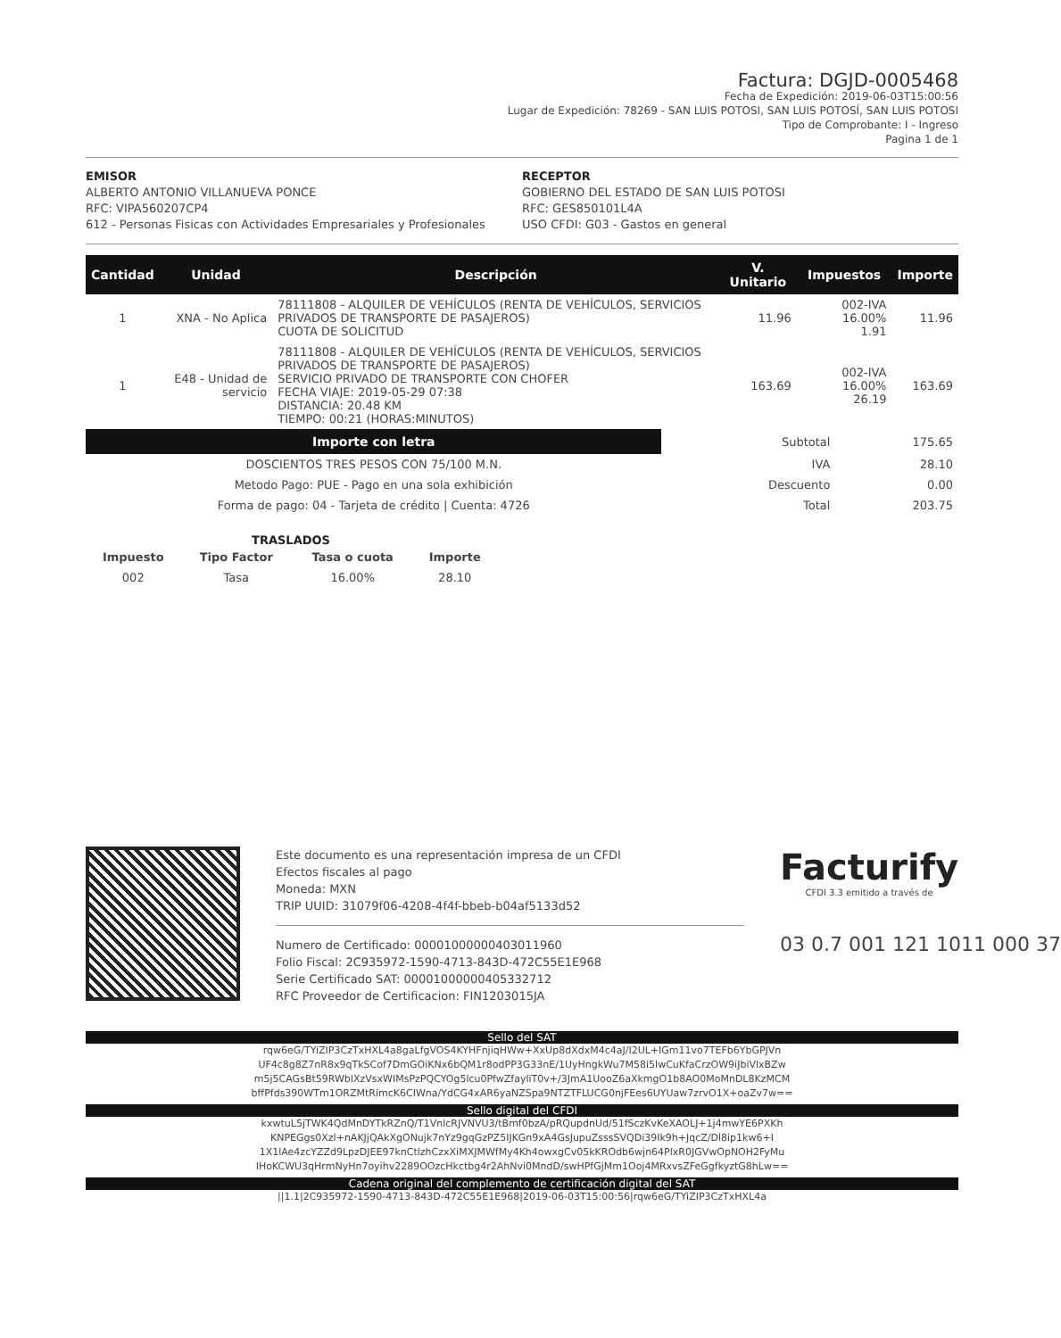Factura: DGJD-0005468
Fecha de Expedición: 2019-06-03T15:00:56
Lugar de Expedición: 78269 - SAN LUIS POTOSI, SAN LUIS POTOSÍ, SAN LUIS POTOSI
Tipo de Comprobante: I - Ingreso
Pagina 1 de 1
EMISOR
ALBERTO ANTONIO VILLANUEVA PONCE
RFC: VIPA560207CP4
612 - Personas Fisicas con Actividades Empresariales y Profesionales
RECEPTOR
GOBIERNO DEL ESTADO DE SAN LUIS POTOSI
RFC: GES850101L4A
USO CFDI: G03 - Gastos en general
| Cantidad | Unidad | Descripción | V. Unitario | Impuestos | Importe |
| --- | --- | --- | --- | --- | --- |
| 1 | XNA - No Aplica | 78111808 - ALQUILER DE VEHÍCULOS (RENTA DE VEHÍCULOS, SERVICIOS PRIVADOS DE TRANSPORTE DE PASAJEROS) CUOTA DE SOLICITUD | 11.96 | 002-IVA 16.00% 1.91 | 11.96 |
| 1 | E48 - Unidad de servicio | 78111808 - ALQUILER DE VEHÍCULOS (RENTA DE VEHÍCULOS, SERVICIOS PRIVADOS DE TRANSPORTE DE PASAJEROS) SERVICIO PRIVADO DE TRANSPORTE CON CHOFER FECHA VIAJE: 2019-05-29 07:38 DISTANCIA: 20.48 KM TIEMPO: 00:21 (HORAS:MINUTOS) | 163.69 | 002-IVA 16.00% 26.19 | 163.69 |
| Importe con letra | Subtotal | 175.65 |
| DOSCIENTOS TRES PESOS CON 75/100 M.N. | IVA | 28.10 |
| Metodo Pago: PUE - Pago en una sola exhibición | Descuento | 0.00 |
| Forma de pago: 04 - Tarjeta de crédito / Cuenta: 4726 | Total | 203.75 |
TRASLADOS
| Impuesto | Tipo Factor | Tasa o cuota | Importe |
| 002 | Tasa | 16.00% | 28.10 |
Este documento es una representación impresa de un CFDI
Efectos fiscales al pago
Moneda: MXN
TRIP UUID: 31079f06-4208-4f4f-bbeb-b04af5133d52
Numero de Certificado: 00001000000403011960
Folio Fiscal: 2C935972-1590-4713-843D-472C55E1E968
Serie Certificado SAT: 00001000000405332712
RFC Proveedor de Certificacion: FIN1203015JA
Facturify
CFDI 3.3 emitido a través de
03 0.7 001 121 1011 000 37
Sello del SAT
rqw6eG/TYiZIP3CzTxHXL4a8gaLfgVOS4KYHFnjiqHWw+XxUp8dXdxM4c4aJ/I2UL+IGm11vo7TEFb6YbGPJVn UF4c8g8Z7nR8x9qTkSCof7DmGOiKNx6bQM1r8odPP3G33nE/1UyHngkWu7M58i5lwCuKfaCrzOW9iJbiVlxBZw m5j5CAGsBt59RWbIXzVsxWIMsPzPQCYOg5lcu0PfwZfayliT0v+/3JmA1UooZ6aXkmgO1b8AO0MoMnDL8KzMCM bffPfds390WTm1ORZMtRimcK6CIWna/YdCG4xAR6yaNZSpa9NTZTFLUCG0njFEes6UYUaw7zrvO1X+oaZv7w==
Sello digital del CFDI
kxwtuL5jTWK4QdMnDYTkRZnQ/T1VnlcRJVNVU3/tBmf0bzA/pRQupdnUd/51fSczKvKeXAOLJ+1j4mwYE6PXKh KNPEGgs0Xzl+nAKJjQAkXgONujk7nYz9gqGzPZ5IJKGn9xA4GsJupuZsssSVQDi39Ik9h+JqcZ/Dl8ip1kw6+I 1X1lAe4zcYZZd9LpzDJEE97knCtlzhCzxXiMXJMWfMy4Kh4owxgCv05kKROdb6wjn64PlxR0JGVwOpNOH2FyMu IHoKCWU3qHrmNyHn7oyihv2289OOzcHkctbg4r2AhNvi0MndD/swHPfGjMm1Ooj4MRxvsZFeGgfkyztG8hLw==
Cadena original del complemento de certificación digital del SAT
||1.1|2C935972-1590-4713-843D-472C55E1E968|2019-06-03T15:00:56|rqw6eG/TYiZIP3CzTxHXL4a